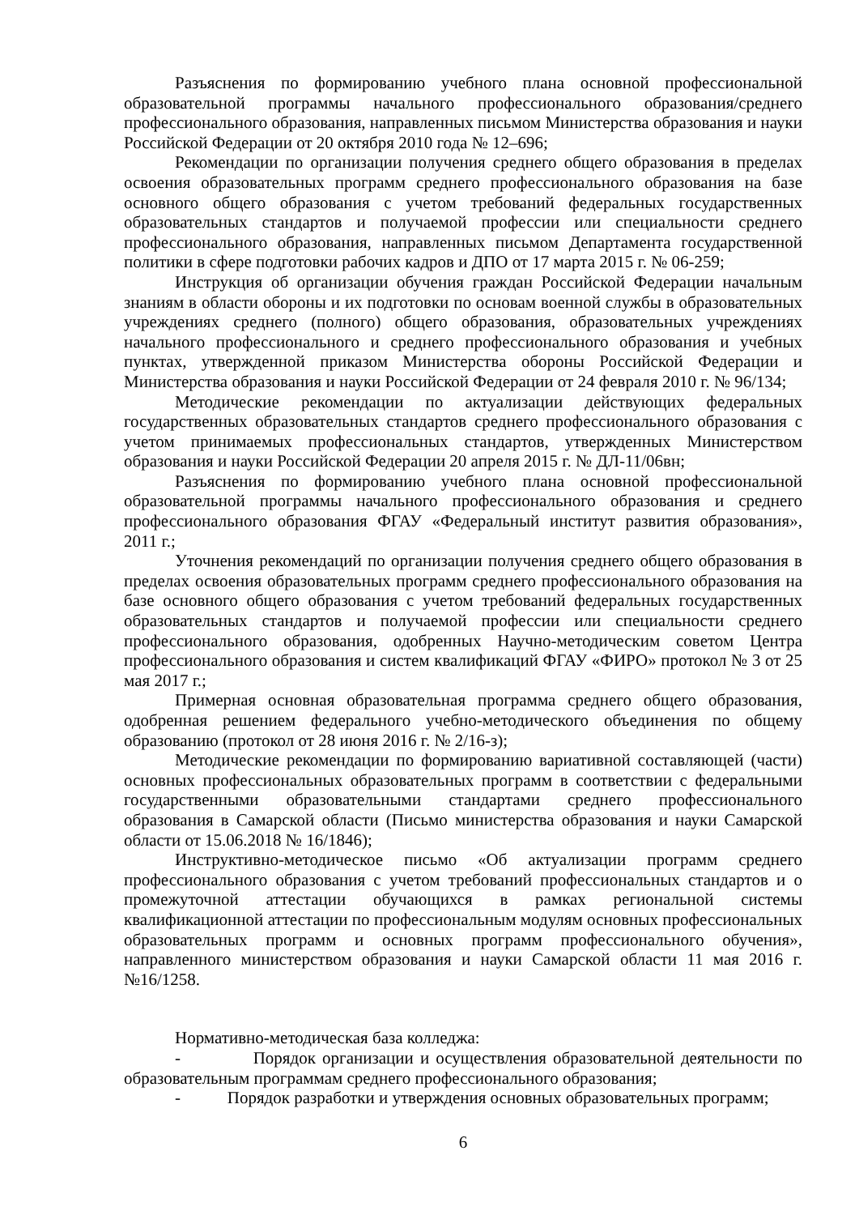Разъяснения по формированию учебного плана основной профессиональной образовательной программы начального профессионального образования/среднего профессионального образования, направленных письмом Министерства образования и науки Российской Федерации от 20 октября 2010 года № 12–696;
Рекомендации по организации получения среднего общего образования в пределах освоения образовательных программ среднего профессионального образования на базе основного общего образования с учетом требований федеральных государственных образовательных стандартов и получаемой профессии или специальности среднего профессионального образования, направленных письмом Департамента государственной политики в сфере подготовки рабочих кадров и ДПО от 17 марта 2015 г. № 06-259;
Инструкция об организации обучения граждан Российской Федерации начальным знаниям в области обороны и их подготовки по основам военной службы в образовательных учреждениях среднего (полного) общего образования, образовательных учреждениях начального профессионального и среднего профессионального образования и учебных пунктах, утвержденной приказом Министерства обороны Российской Федерации и Министерства образования и науки Российской Федерации от 24 февраля 2010 г. № 96/134;
Методические рекомендации по актуализации действующих федеральных государственных образовательных стандартов среднего профессионального образования с учетом принимаемых профессиональных стандартов, утвержденных Министерством образования и науки Российской Федерации 20 апреля 2015 г. № ДЛ-11/06вн;
Разъяснения по формированию учебного плана основной профессиональной образовательной программы начального профессионального образования и среднего профессионального образования ФГАУ «Федеральный институт развития образования», 2011 г.;
Уточнения рекомендаций по организации получения среднего общего образования в пределах освоения образовательных программ среднего профессионального образования на базе основного общего образования с учетом требований федеральных государственных образовательных стандартов и получаемой профессии или специальности среднего профессионального образования, одобренных Научно-методическим советом Центра профессионального образования и систем квалификаций ФГАУ «ФИРО» протокол № 3 от 25 мая 2017 г.;
Примерная основная образовательная программа среднего общего образования, одобренная решением федерального учебно-методического объединения по общему образованию (протокол от 28 июня 2016 г. № 2/16-з);
Методические рекомендации по формированию вариативной составляющей (части) основных профессиональных образовательных программ в соответствии с федеральными государственными образовательными стандартами среднего профессионального образования в Самарской области (Письмо министерства образования и науки Самарской области от 15.06.2018 № 16/1846);
Инструктивно-методическое письмо «Об актуализации программ среднего профессионального образования с учетом требований профессиональных стандартов и о промежуточной аттестации обучающихся в рамках региональной системы квалификационной аттестации по профессиональным модулям основных профессиональных образовательных программ и основных программ профессионального обучения», направленного министерством образования и науки Самарской области 11 мая 2016 г. №16/1258.
Нормативно-методическая база колледжа:
- Порядок организации и осуществления образовательной деятельности по образовательным программам среднего профессионального образования;
- Порядок разработки и утверждения основных образовательных программ;
6